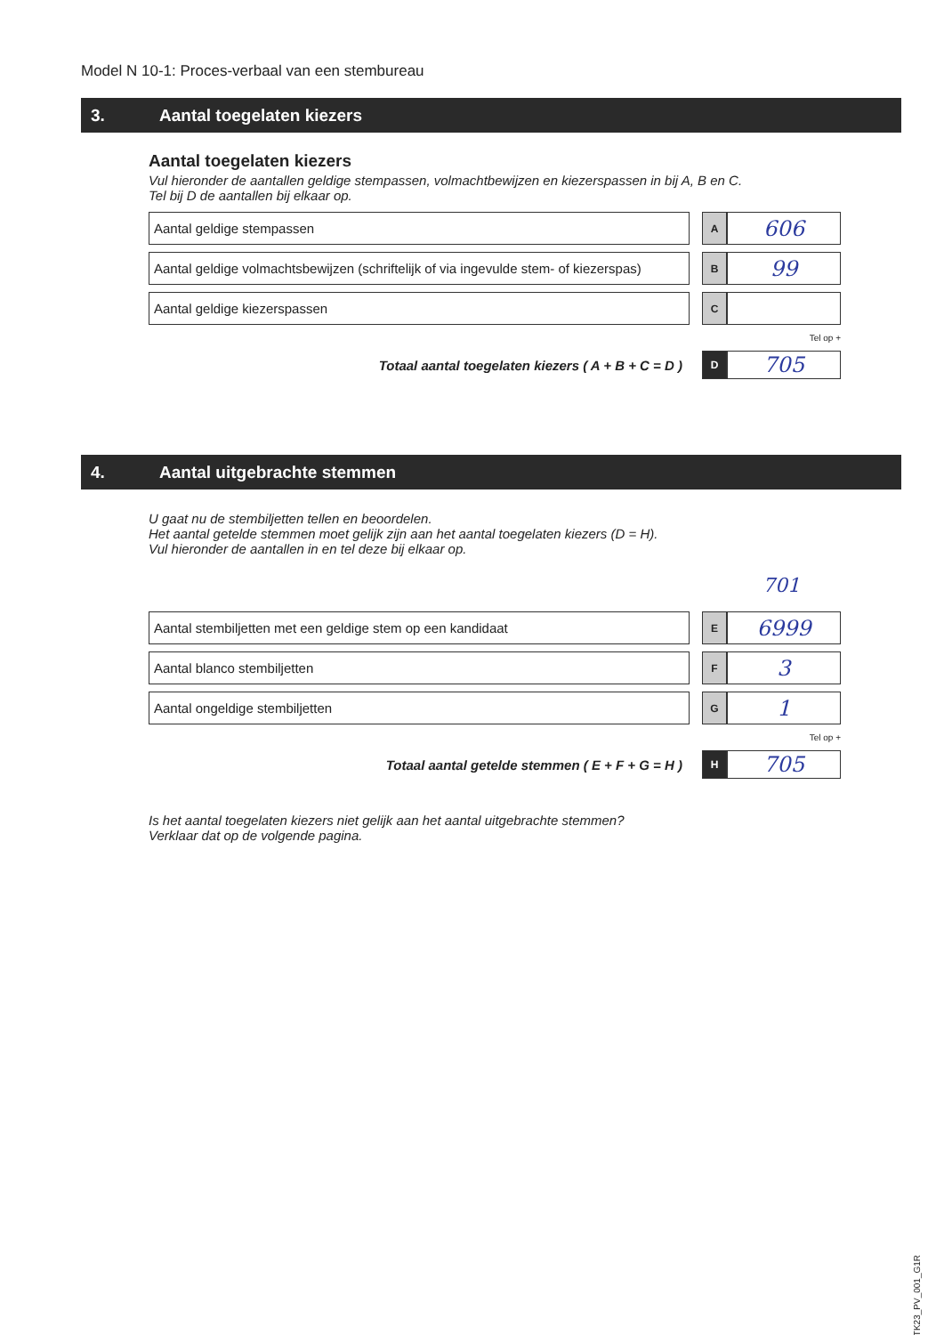Model N 10-1: Proces-verbaal van een stembureau
3. Aantal toegelaten kiezers
Aantal toegelaten kiezers
Vul hieronder de aantallen geldige stempassen, volmachtbewijzen en kiezerspassen in bij A, B en C.
Tel bij D de aantallen bij elkaar op.
| Aantal geldige stempassen | | A | 606 |
| Aantal geldige volmachtsbewijzen (schriftelijk of via ingevulde stem- of kiezerspas) | | B | 99 |
| Aantal geldige kiezerspassen | | C | |
| Tel op + | | | |
| Totaal aantal toegelaten kiezers ( A + B + C = D ) | | D | 705 |
4. Aantal uitgebrachte stemmen
U gaat nu de stembiljetten tellen en beoordelen.
Het aantal getelde stemmen moet gelijk zijn aan het aantal toegelaten kiezers (D = H).
Vul hieronder de aantallen in en tel deze bij elkaar op.
701
| Aantal stembiljetten met een geldige stem op een kandidaat | | E | 6999 |
| Aantal blanco stembiljetten | | F | 3 |
| Aantal ongeldige stembiljetten | | G | 1 |
| Tel op + | | | |
| Totaal aantal getelde stemmen ( E + F + G = H ) | | H | 705 |
Is het aantal toegelaten kiezers niet gelijk aan het aantal uitgebrachte stemmen?
Verklaar dat op de volgende pagina.
TK23_PV_001_G1R